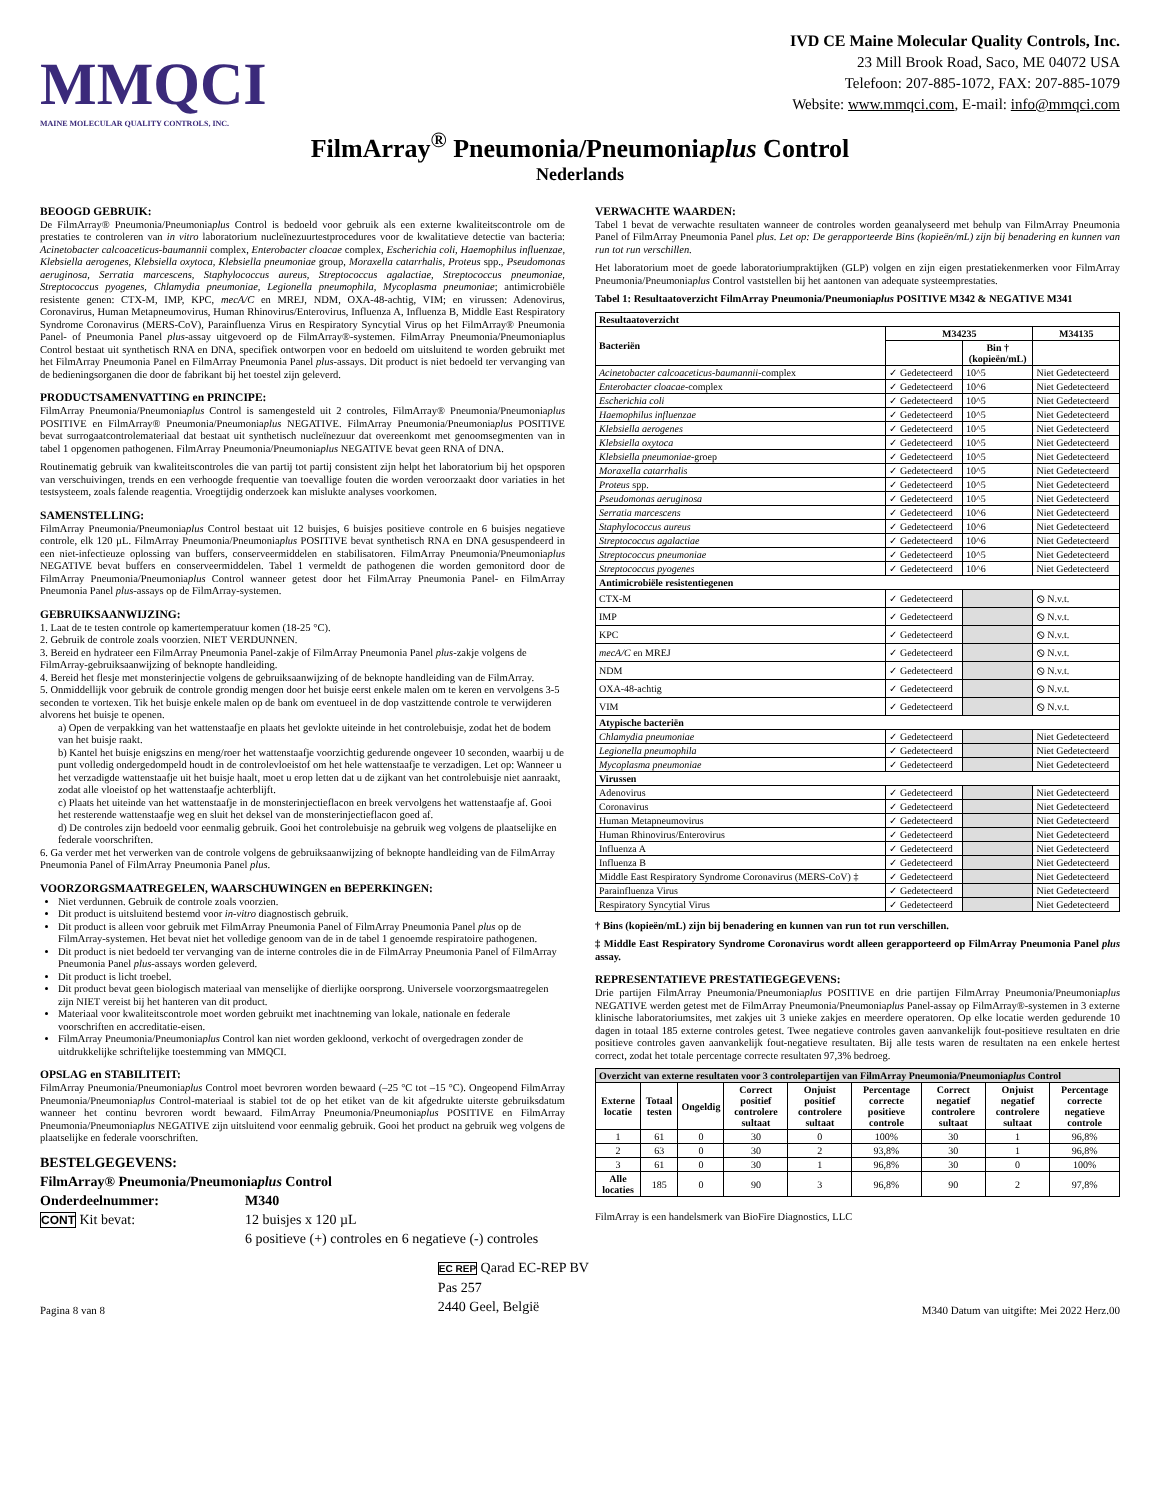MMQCI
MAINE MOLECULAR QUALITY CONTROLS, INC.
IVD CE Maine Molecular Quality Controls, Inc.
23 Mill Brook Road, Saco, ME 04072 USA
Telefoon: 207-885-1072, FAX: 207-885-1079
Website: www.mmqci.com, E-mail: info@mmqci.com
FilmArray<sup>®</sup> Pneumonia/Pneumoniaplus Control
Nederlands
BEOOGD GEBRUIK:
De FilmArray® Pneumonia/Pneumoniaplus Control is bedoeld voor gebruik als een externe kwaliteitscontrole om de prestaties te controleren van in vitro laboratorium nucleïnezuurtestprocedures voor de kwalitatieve detectie van bacteria: Acinetobacter calcoaceticus-baumannii complex, Enterobacter cloacae complex, Escherichia coli, Haemophilus influenzae, Klebsiella aerogenes, Klebsiella oxytoca, Klebsiella pneumoniae group, Moraxella catarrhalis, Proteus spp., Pseudomonas aeruginosa, Serratia marcescens, Staphylococcus aureus, Streptococcus agalactiae, Streptococcus pneumoniae, Streptococcus pyogenes, Chlamydia pneumoniae, Legionella pneumophila, Mycoplasma pneumoniae; antimicrobiële resistente genen: CTX-M, IMP, KPC, mecA/C en MREJ, NDM, OXA-48-achtig, VIM; en virussen: Adenovirus, Coronavirus, Human Metapneumovirus, Human Rhinovirus/Enterovirus, Influenza A, Influenza B, Middle East Respiratory Syndrome Coronavirus (MERS-CoV), Parainfluenza Virus en Respiratory Syncytial Virus op het FilmArray® Pneumonia Panel- of Pneumonia Panel plus-assay uitgevoerd op de FilmArray®-systemen. FilmArray Pneumonia/Pneumoniaplus Control bestaat uit synthetisch RNA en DNA, specifiek ontworpen voor en bedoeld om uitsluitend te worden gebruikt met het FilmArray Pneumonia Panel en FilmArray Pneumonia Panel plus-assays. Dit product is niet bedoeld ter vervanging van de bedieningsorganen die door de fabrikant bij het toestel zijn geleverd.
PRODUCTSAMENVATTING en PRINCIPE:
FilmArray Pneumonia/Pneumoniaplus Control is samengesteld uit 2 controles, FilmArray® Pneumonia/Pneumoniaplus POSITIVE en FilmArray® Pneumonia/Pneumoniaplus NEGATIVE. FilmArray Pneumonia/Pneumoniaplus POSITIVE bevat surrogaatcontrolemateriaal dat bestaat uit synthetisch nucleïnezuur dat overeenkomt met genoomsegmenten van in tabel 1 opgenomen pathogenen. FilmArray Pneumonia/Pneumoniaplus NEGATIVE bevat geen RNA of DNA.
Routinematig gebruik van kwaliteitscontroles die van partij tot partij consistent zijn helpt het laboratorium bij het opsporen van verschuivingen, trends en een verhoogde frequentie van toevallige fouten die worden veroorzaakt door variaties in het testsysteem, zoals falende reagentia. Vroegtijdig onderzoek kan mislukte analyses voorkomen.
SAMENSTELLING:
FilmArray Pneumonia/Pneumoniaplus Control bestaat uit 12 buisjes, 6 buisjes positieve controle en 6 buisjes negatieve controle, elk 120 µL. FilmArray Pneumonia/Pneumoniaplus POSITIVE bevat synthetisch RNA en DNA gesuspendeerd in een niet-infectieuze oplossing van buffers, conserveermiddelen en stabilisatoren. FilmArray Pneumonia/Pneumoniaplus NEGATIVE bevat buffers en conserveermiddelen. Tabel 1 vermeldt de pathogenen die worden gemonitord door de FilmArray Pneumonia/Pneumoniaplus Control wanneer getest door het FilmArray Pneumonia Panel- en FilmArray Pneumonia Panel plus-assays op de FilmArray-systemen.
GEBRUIKSAANWIJZING:
1. Laat de te testen controle op kamertemperatuur komen (18-25 °C).
2. Gebruik de controle zoals voorzien. NIET VERDUNNEN.
3. Bereid en hydrateer een FilmArray Pneumonia Panel-zakje of FilmArray Pneumonia Panel plus-zakje volgens de FilmArray-gebruiksaanwijzing of beknopte handleiding.
4. Bereid het flesje met monsterinjectie volgens de gebruiksaanwijzing of de beknopte handleiding van de FilmArray.
5. Onmiddellijk voor gebruik de controle grondig mengen door het buisje eerst enkele malen om te keren en vervolgens 3-5 seconden te vortexen. Tik het buisje enkele malen op de bank om eventueel in de dop vastzittende controle te verwijderen alvorens het buisje te openen.
a) Open de verpakking van het wattenstaafje en plaats het gevlokte uiteinde in het controlebuisje, zodat het de bodem van het buisje raakt.
b) Kantel het buisje enigszins en meng/roer het wattenstaafje voorzichtig gedurende ongeveer 10 seconden, waarbij u de punt volledig ondergedompeld houdt in de controlevloeistof om het hele wattenstaafje te verzadigen. Let op: Wanneer u het verzadigde wattenstaafje uit het buisje haalt, moet u erop letten dat u de zijkant van het controlebuisje niet aanraakt, zodat alle vloeistof op het wattenstaafje achterblijft.
c) Plaats het uiteinde van het wattenstaafje in de monsterinjectieflacon en breek vervolgens het wattenstaafje af. Gooi het resterende wattenstaafje weg en sluit het deksel van de monsterinjectieflacon goed af.
d) De controles zijn bedoeld voor eenmalig gebruik. Gooi het controlebuisje na gebruik weg volgens de plaatselijke en federale voorschriften.
6. Ga verder met het verwerken van de controle volgens de gebruiksaanwijzing of beknopte handleiding van de FilmArray Pneumonia Panel of FilmArray Pneumonia Panel plus.
VOORZORGSMAATREGELEN, WAARSCHUWINGEN en BEPERKINGEN:
Niet verdunnen. Gebruik de controle zoals voorzien.
Dit product is uitsluitend bestemd voor in-vitro diagnostisch gebruik.
Dit product is alleen voor gebruik met FilmArray Pneumonia Panel of FilmArray Pneumonia Panel plus op de FilmArray-systemen. Het bevat niet het volledige genoom van de in de tabel 1 genoemde respiratoire pathogenen.
Dit product is niet bedoeld ter vervanging van de interne controles die in de FilmArray Pneumonia Panel of FilmArray Pneumonia Panel plus-assays worden geleverd.
Dit product is licht troebel.
Dit product bevat geen biologisch materiaal van menselijke of dierlijke oorsprong. Universele voorzorgsmaatregelen zijn NIET vereist bij het hanteren van dit product.
Materiaal voor kwaliteitscontrole moet worden gebruikt met inachtneming van lokale, nationale en federale voorschriften en accreditatie-eisen.
FilmArray Pneumonia/Pneumoniaplus Control kan niet worden gekloond, verkocht of overgedragen zonder de uitdrukkelijke schriftelijke toestemming van MMQCI.
OPSLAG en STABILITEIT:
FilmArray Pneumonia/Pneumoniaplus Control moet bevroren worden bewaard (–25 °C tot –15 °C). Ongeopend FilmArray Pneumonia/Pneumoniaplus Control-materiaal is stabiel tot de op het etiket van de kit afgedrukte uiterste gebruiksdatum wanneer het continu bevroren wordt bewaard. FilmArray Pneumonia/Pneumoniaplus POSITIVE en FilmArray Pneumonia/Pneumoniaplus NEGATIVE zijn uitsluitend voor eenmalig gebruik. Gooi het product na gebruik weg volgens de plaatselijke en federale voorschriften.
BESTELGEGEVENS:
FilmArray® Pneumonia/Pneumoniaplus Control
Onderdeelnummer: M340
CONT Kit bevat: 12 buisjes x 120 µL
6 positieve (+) controles en 6 negatieve (-) controles
VERWACHTE WAARDEN:
Tabel 1 bevat de verwachte resultaten wanneer de controles worden geanalyseerd met behulp van FilmArray Pneumonia Panel of FilmArray Pneumonia Panel plus. Let op: De gerapporteerde Bins (kopieën/mL) zijn bij benadering en kunnen van run tot run verschillen.
Het laboratorium moet de goede laboratoriumpraktijken (GLP) volgen en zijn eigen prestatiekenmerken voor FilmArray Pneumonia/Pneumoniaplus Control vaststellen bij het aantonen van adequate systeemprestaties.
Tabel 1: Resultaatoverzicht FilmArray Pneumonia/Pneumoniaplus POSITIVE M342 & NEGATIVE M341
| Resultaatoverzicht | | | |
| --- | --- | --- | --- |
| Bacteriën | M34235 | | M34135 |
| | | Bin † (kopieën/mL) | |
| Acinetobacter calcoaceticus-baumannii -complex | ✓ Gedetecteerd | 10^5 | Niet Gedetecteerd |
| Enterobacter cloacae -complex | ✓ Gedetecteerd | 10^6 | Niet Gedetecteerd |
| Escherichia coli | ✓ Gedetecteerd | 10^5 | Niet Gedetecteerd |
| Haemophilus influenzae | ✓ Gedetecteerd | 10^5 | Niet Gedetecteerd |
| Klebsiella aerogenes | ✓ Gedetecteerd | 10^5 | Niet Gedetecteerd |
| Klebsiella oxytoca | ✓ Gedetecteerd | 10^5 | Niet Gedetecteerd |
| Klebsiella pneumoniae -groep | ✓ Gedetecteerd | 10^5 | Niet Gedetecteerd |
| Moraxella catarrhalis | ✓ Gedetecteerd | 10^5 | Niet Gedetecteerd |
| Proteus spp. | ✓ Gedetecteerd | 10^5 | Niet Gedetecteerd |
| Pseudomonas aeruginosa | ✓ Gedetecteerd | 10^5 | Niet Gedetecteerd |
| Serratia marcescens | ✓ Gedetecteerd | 10^6 | Niet Gedetecteerd |
| Staphylococcus aureus | ✓ Gedetecteerd | 10^6 | Niet Gedetecteerd |
| Streptococcus agalactiae | ✓ Gedetecteerd | 10^6 | Niet Gedetecteerd |
| Streptococcus pneumoniae | ✓ Gedetecteerd | 10^5 | Niet Gedetecteerd |
| Streptococcus pyogenes | ✓ Gedetecteerd | 10^6 | Niet Gedetecteerd |
| Antimicrobiële resistentiegenen | | | |
| CTX-M | ✓ Gedetecteerd | | ⦸ N.v.t. |
| IMP | ✓ Gedetecteerd | | ⦸ N.v.t. |
| KPC | ✓ Gedetecteerd | | ⦸ N.v.t. |
| mecA/C en MREJ | ✓ Gedetecteerd | | ⦸ N.v.t. |
| NDM | ✓ Gedetecteerd | | ⦸ N.v.t. |
| OXA-48-achtig | ✓ Gedetecteerd | | ⦸ N.v.t. |
| VIM | ✓ Gedetecteerd | | ⦸ N.v.t. |
| Atypische bacteriën | | | |
| Chlamydia pneumoniae | ✓ Gedetecteerd | | Niet Gedetecteerd |
| Legionella pneumophila | ✓ Gedetecteerd | | Niet Gedetecteerd |
| Mycoplasma pneumoniae | ✓ Gedetecteerd | | Niet Gedetecteerd |
| Virussen | | | |
| Adenovirus | ✓ Gedetecteerd | | Niet Gedetecteerd |
| Coronavirus | ✓ Gedetecteerd | | Niet Gedetecteerd |
| Human Metapneumovirus | ✓ Gedetecteerd | | Niet Gedetecteerd |
| Human Rhinovirus/Enterovirus | ✓ Gedetecteerd | | Niet Gedetecteerd |
| Influenza A | ✓ Gedetecteerd | | Niet Gedetecteerd |
| Influenza B | ✓ Gedetecteerd | | Niet Gedetecteerd |
| Middle East Respiratory Syndrome Coronavirus (MERS-CoV) ‡ | ✓ Gedetecteerd | | Niet Gedetecteerd |
| Parainfluenza Virus | ✓ Gedetecteerd | | Niet Gedetecteerd |
| Respiratory Syncytial Virus | ✓ Gedetecteerd | | Niet Gedetecteerd |
† Bins (kopieën/mL) zijn bij benadering en kunnen van run tot run verschillen.
‡ Middle East Respiratory Syndrome Coronavirus wordt alleen gerapporteerd op FilmArray Pneumonia Panel plus assay.
REPRESENTATIEVE PRESTATIEGEGEVENS:
Drie partijen FilmArray Pneumonia/Pneumoniaplus POSITIVE en drie partijen FilmArray Pneumonia/Pneumoniaplus NEGATIVE werden getest met de FilmArray Pneumonia/Pneumoniaplus Panel-assay op FilmArray®-systemen in 3 externe klinische laboratoriumsites, met zakjes uit 3 unieke zakjes en meerdere operatoren. Op elke locatie werden gedurende 10 dagen in totaal 185 externe controles getest. Twee negatieve controles gaven aanvankelijk fout-positieve resultaten en drie positieve controles gaven aanvankelijk fout-negatieve resultaten. Bij alle tests waren de resultaten na een enkele hertest correct, zodat het totale percentage correcte resultaten 97,3% bedroeg.
| Overzicht van externe resultaten voor 3 controlepartijen van FilmArray Pneumonia/Pneumonia plus Control | | | | | | | | |
| --- | --- | --- | --- | --- | --- | --- | --- | --- |
| Externe locatie | Totaal testen | Ongeldig | Correct positief controlere sultaat | Onjuist positief controlere sultaat | Percentage correcte positieve controle | Correct negatief controlere sultaat | Onjuist negatief controlere sultaat | Percentage correcte negatieve controle |
| 1 | 61 | 0 | 30 | 0 | 100% | 30 | 1 | 96,8% |
| 2 | 63 | 0 | 30 | 2 | 93,8% | 30 | 1 | 96,8% |
| 3 | 61 | 0 | 30 | 1 | 96,8% | 30 | 0 | 100% |
| Alle locaties | 185 | 0 | 90 | 3 | 96,8% | 90 | 2 | 97,8% |
FilmArray is een handelsmerk van BioFire Diagnostics, LLC
Pagina 8 van 8 EC REP Qarad EC-REP BV
Pas 257
2440 Geel, België M340 Datum van uitgifte: Mei 2022 Herz.00